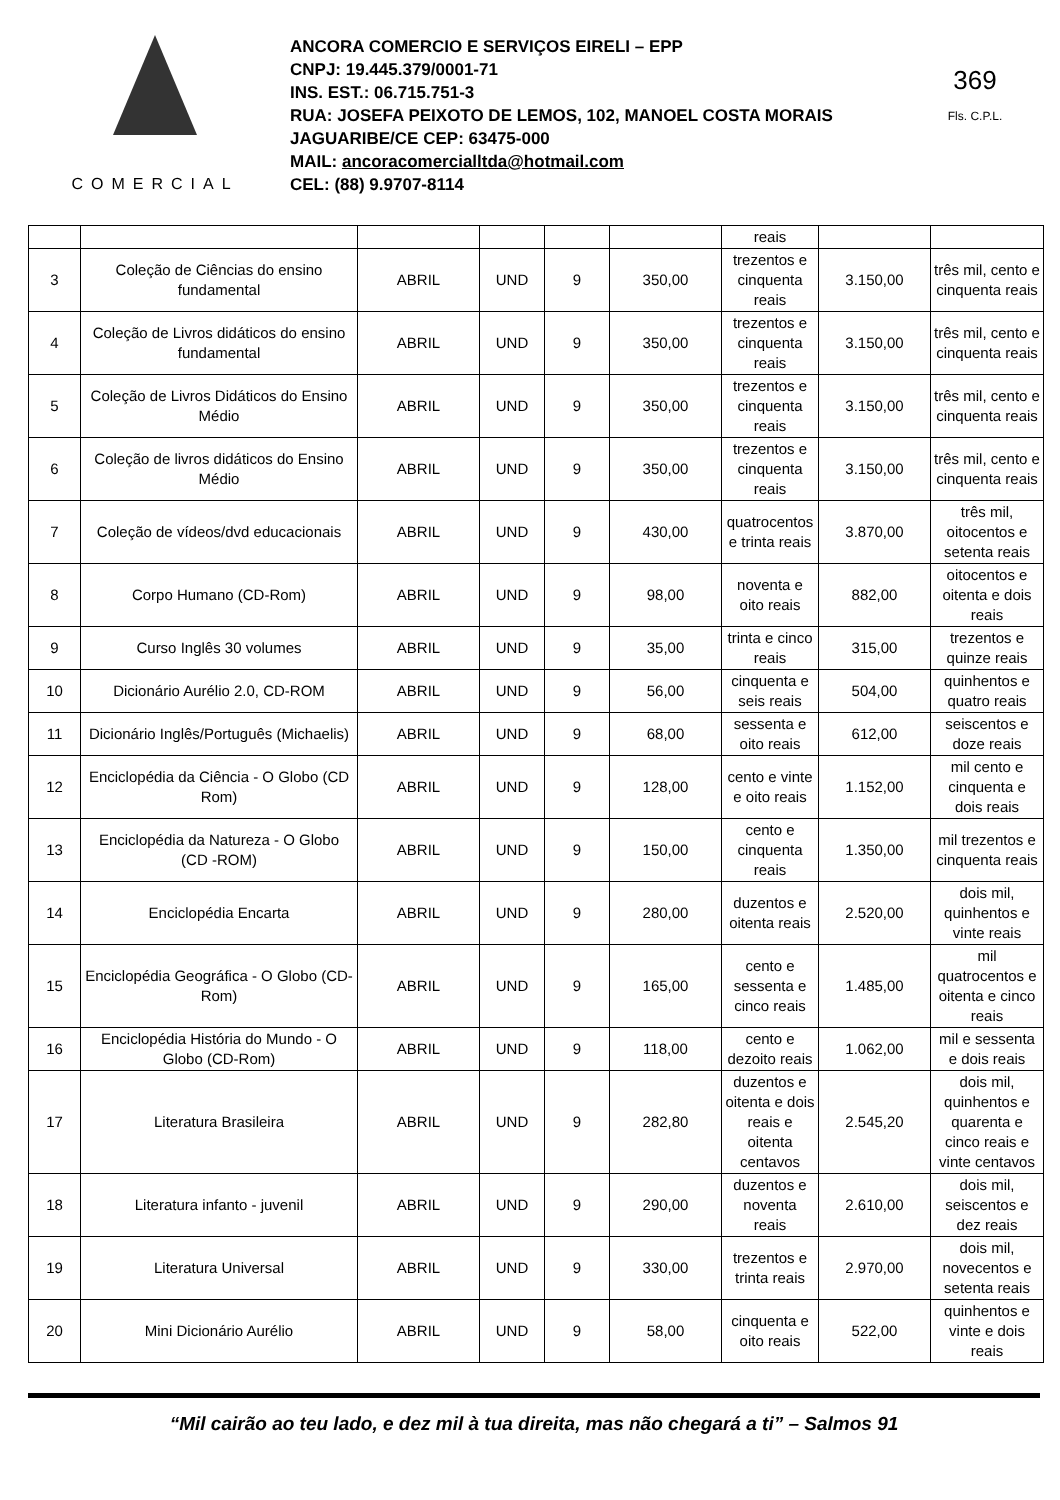COMERCIAL
ANCORA COMERCIO E SERVIÇOS EIRELI – EPP
CNPJ: 19.445.379/0001-71
INS. EST.: 06.715.751-3
RUA: JOSEFA PEIXOTO DE LEMOS, 102, MANOEL COSTA MORAIS
JAGUARIBE/CE CEP: 63475-000
MAIL: ancoracomercialltda@hotmail.com
CEL: (88) 9.9707-8114
369
Fls. C.P.L.
| | | | | | | reais | | |
| 3 | Coleção de Ciências do ensino fundamental | ABRIL | UND | 9 | 350,00 | trezentos e cinquenta reais | 3.150,00 | três mil, cento e cinquenta reais |
| 4 | Coleção de Livros didáticos do ensino fundamental | ABRIL | UND | 9 | 350,00 | trezentos e cinquenta reais | 3.150,00 | três mil, cento e cinquenta reais |
| 5 | Coleção de Livros Didáticos do Ensino Médio | ABRIL | UND | 9 | 350,00 | trezentos e cinquenta reais | 3.150,00 | três mil, cento e cinquenta reais |
| 6 | Coleção de livros didáticos do Ensino Médio | ABRIL | UND | 9 | 350,00 | trezentos e cinquenta reais | 3.150,00 | três mil, cento e cinquenta reais |
| 7 | Coleção de vídeos/dvd educacionais | ABRIL | UND | 9 | 430,00 | quatrocentos e trinta reais | 3.870,00 | três mil, oitocentos e setenta reais |
| 8 | Corpo Humano (CD-Rom) | ABRIL | UND | 9 | 98,00 | noventa e oito reais | 882,00 | oitocentos e oitenta e dois reais |
| 9 | Curso Inglês 30 volumes | ABRIL | UND | 9 | 35,00 | trinta e cinco reais | 315,00 | trezentos e quinze reais |
| 10 | Dicionário Aurélio 2.0, CD-ROM | ABRIL | UND | 9 | 56,00 | cinquenta e seis reais | 504,00 | quinhentos e quatro reais |
| 11 | Dicionário Inglês/Português (Michaelis) | ABRIL | UND | 9 | 68,00 | sessenta e oito reais | 612,00 | seiscentos e doze reais |
| 12 | Enciclopédia da Ciência - O Globo (CD Rom) | ABRIL | UND | 9 | 128,00 | cento e vinte e oito reais | 1.152,00 | mil cento e cinquenta e dois reais |
| 13 | Enciclopédia da Natureza - O Globo (CD -ROM) | ABRIL | UND | 9 | 150,00 | cento e cinquenta reais | 1.350,00 | mil trezentos e cinquenta reais |
| 14 | Enciclopédia Encarta | ABRIL | UND | 9 | 280,00 | duzentos e oitenta reais | 2.520,00 | dois mil, quinhentos e vinte reais |
| 15 | Enciclopédia Geográfica - O Globo (CD-Rom) | ABRIL | UND | 9 | 165,00 | cento e sessenta e cinco reais | 1.485,00 | mil quatrocentos e oitenta e cinco reais |
| 16 | Enciclopédia História do Mundo - O Globo (CD-Rom) | ABRIL | UND | 9 | 118,00 | cento e dezoito reais | 1.062,00 | mil e sessenta e dois reais |
| 17 | Literatura Brasileira | ABRIL | UND | 9 | 282,80 | duzentos e oitenta e dois reais e oitenta centavos | 2.545,20 | dois mil, quinhentos e quarenta e cinco reais e vinte centavos |
| 18 | Literatura infanto - juvenil | ABRIL | UND | 9 | 290,00 | duzentos e noventa reais | 2.610,00 | dois mil, seiscentos e dez reais |
| 19 | Literatura Universal | ABRIL | UND | 9 | 330,00 | trezentos e trinta reais | 2.970,00 | dois mil, novecentos e setenta reais |
| 20 | Mini Dicionário Aurélio | ABRIL | UND | 9 | 58,00 | cinquenta e oito reais | 522,00 | quinhentos e vinte e dois reais |
“Mil cairão ao teu lado, e dez mil à tua direita, mas não chegará a ti” – Salmos 91